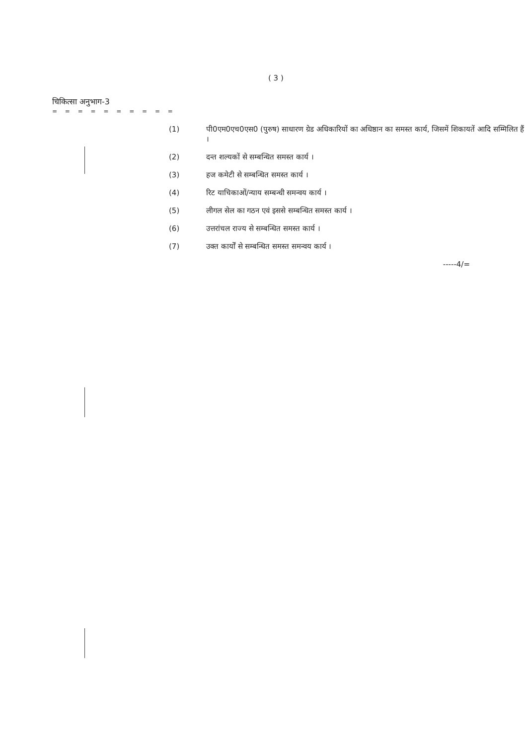( 3 )
चिकित्सा अनुभाग-3
= = = = = = = = = =
(1) पी0एम0एच0एस0 (पुरुष) साधारण ग्रेड अधिकारियों का अधिष्ठान का समस्त कार्य, जिसमें शिकायतें आदि सम्मिलित हैं ।
(2) दन्त शल्यकों से सम्बन्धित समस्त कार्य ।
(3) हज कमेटी से सम्बन्धित समस्त कार्य ।
(4) रिट याचिकाओं/न्याय सम्बन्धी समन्वय कार्य ।
(5) लीगल सेल का गठन एवं इससे सम्बन्धित समस्त कार्य ।
(6) उत्तरांचल राज्य से सम्बन्धित समस्त कार्य ।
(7) उक्त कार्यों से सम्बन्धित समस्त समन्वय कार्य ।
-----4/=